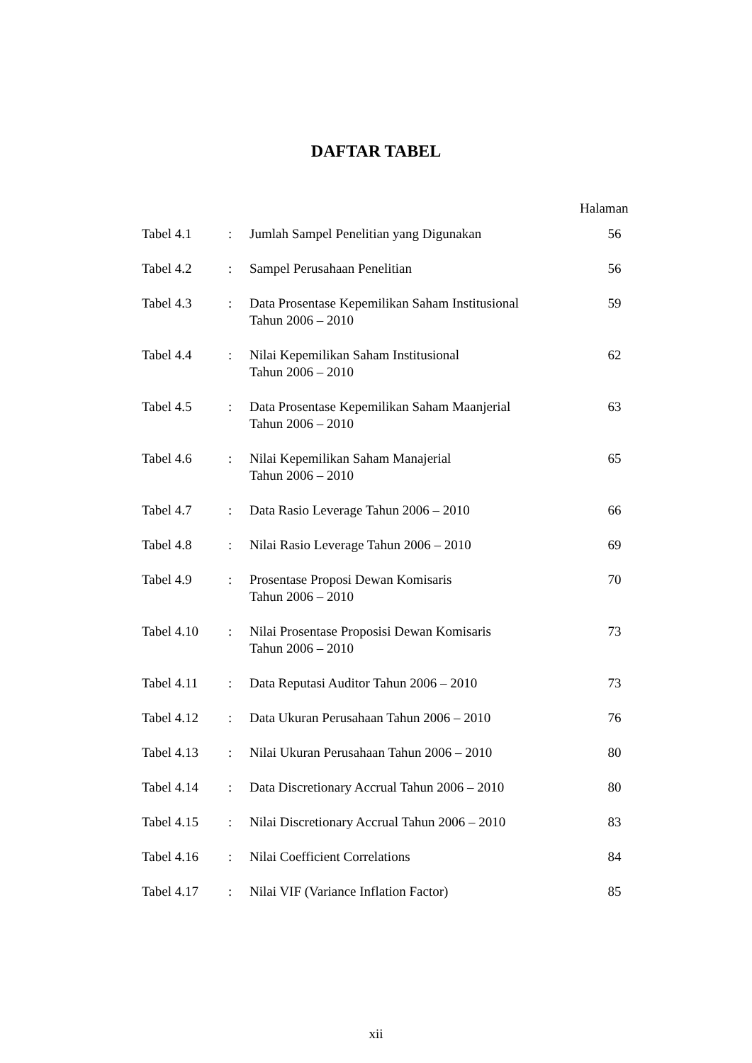DAFTAR TABEL
Halaman
| Tabel 4.1 | : | Jumlah Sampel Penelitian yang Digunakan | 56 |
| Tabel 4.2 | : | Sampel Perusahaan Penelitian | 56 |
| Tabel 4.3 | : | Data Prosentase Kepemilikan Saham Institusional Tahun 2006 – 2010 | 59 |
| Tabel 4.4 | : | Nilai Kepemilikan Saham Institusional Tahun 2006 – 2010 | 62 |
| Tabel 4.5 | : | Data Prosentase Kepemilikan Saham Maanjerial Tahun 2006 – 2010 | 63 |
| Tabel 4.6 | : | Nilai Kepemilikan Saham Manajerial Tahun 2006 – 2010 | 65 |
| Tabel 4.7 | : | Data Rasio Leverage Tahun 2006 – 2010 | 66 |
| Tabel 4.8 | : | Nilai Rasio Leverage Tahun 2006 – 2010 | 69 |
| Tabel 4.9 | : | Prosentase Proposi Dewan Komisaris Tahun 2006 – 2010 | 70 |
| Tabel 4.10 | : | Nilai Prosentase Proposisi Dewan Komisaris Tahun 2006 – 2010 | 73 |
| Tabel 4.11 | : | Data Reputasi Auditor Tahun 2006 – 2010 | 73 |
| Tabel 4.12 | : | Data Ukuran Perusahaan Tahun 2006 – 2010 | 76 |
| Tabel 4.13 | : | Nilai Ukuran Perusahaan Tahun 2006 – 2010 | 80 |
| Tabel 4.14 | : | Data Discretionary Accrual Tahun 2006 – 2010 | 80 |
| Tabel 4.15 | : | Nilai Discretionary Accrual Tahun 2006 – 2010 | 83 |
| Tabel 4.16 | : | Nilai Coefficient Correlations | 84 |
| Tabel 4.17 | : | Nilai VIF (Variance Inflation Factor) | 85 |
xii